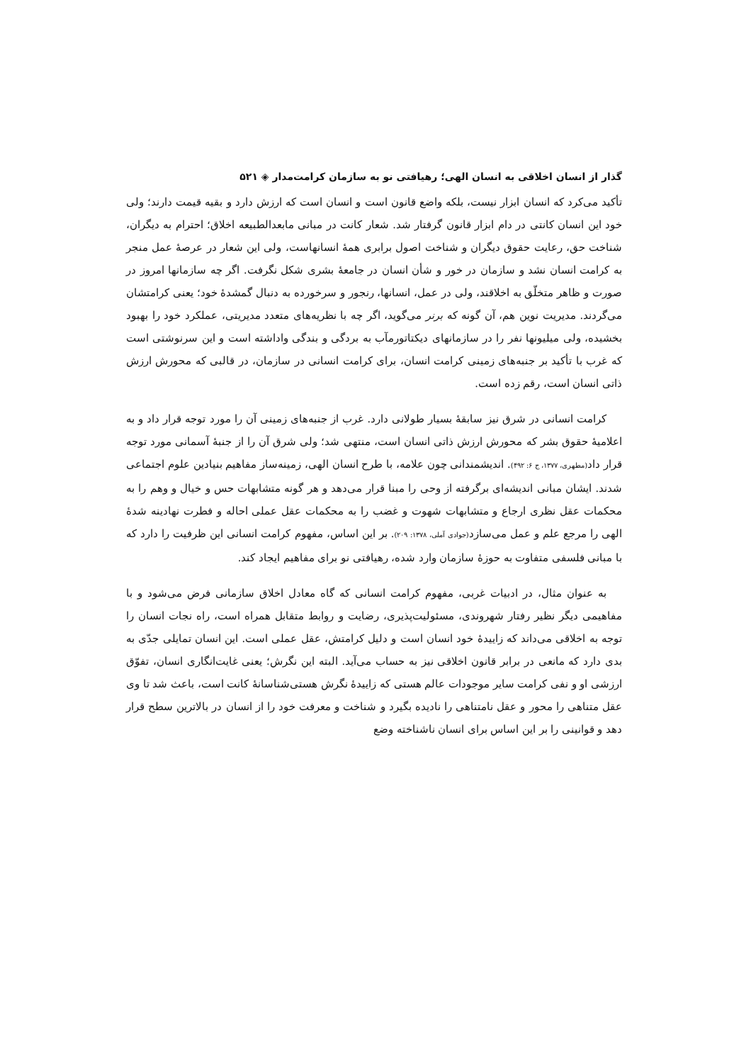گذار از انسان اخلاقی به انسان الهی؛ رهیافتی نو به سازمان کرامت‌مدار ◈ ۵۲۱
تأکید می‌کرد که انسان ابزار نیست، بلکه واضع قانون است و انسان است که ارزش دارد و بقیه قیمت دارند؛ ولی خود این انسان کانتی در دام ابزار قانون گرفتار شد. شعار کانت در مبانی مابعدالطبیعه اخلاق؛ احترام به دیگران، شناخت حق، رعایت حقوق دیگران و شناخت اصول برابری همهٔ انسانهاست، ولی این شعار در عرصهٔ عمل منجر به کرامت انسان نشد و سازمان در خور و شأن انسان در جامعهٔ بشری شکل نگرفت. اگر چه سازمانها امروز در صورت و ظاهر متخلّق به اخلاقند، ولی در عمل، انسانها، رنجور و سرخورده به دنبال گمشدهٔ خود؛ یعنی کرامتشان می‌گردند. مدیریت نوین هم، آن گونه که برنر می‌گوید، اگر چه با نظریه‌های متعدد مدیریتی، عملکرد خود را بهبود بخشیده، ولی میلیونها نفر را در سازمانهای دیکتاتورمآب به بردگی و بندگی واداشته است و این سرنوشتی است که غرب با تأکید بر جنبه‌های زمینی کرامت انسان، برای کرامت انسانی در سازمان، در قالبی که محورش ارزش ذاتی انسان است، رقم زده است.
کرامت انسانی در شرق نیز سابقهٔ بسیار طولانی دارد. غرب از جنبه‌های زمینی آن را مورد توجه قرار داد و به اعلامیهٔ حقوق بشر که محورش ارزش ذاتی انسان است، منتهی شد؛ ولی شرق آن را از جنبهٔ آسمانی مورد توجه قرار داد(مطهری، ۱۳۷۷، ج ۶: ۴۹۲). اندیشمندانی چون علامه، با طرح انسان الهی، زمینه‌ساز مفاهیم بنیادین علوم اجتماعی شدند. ایشان مبانی اندیشه‌ای برگرفته از وحی را مبنا قرار می‌دهد و هر گونه متشابهات حس و خیال و وهم را به محکمات عقل نظری ارجاع و متشابهات شهوت و غضب را به محکمات عقل عملی احاله و فطرت نهادینه شدهٔ الهی را مرجع علم و عمل می‌سازد(جوادی آملی، ۱۳۷۸: ۲۰۹). بر این اساس، مفهوم کرامت انسانی این ظرفیت را دارد که با مبانی فلسفی متفاوت به حوزهٔ سازمان وارد شده، رهیافتی نو برای مفاهیم ایجاد کند.
به عنوان مثال، در ادبیات غربی، مفهوم کرامت انسانی که گاه معادل اخلاق سازمانی فرض می‌شود و با مفاهیمی دیگر نظیر رفتار شهروندی، مسئولیت‌پذیری، رضایت و روابط متقابل همراه است، راه نجات انسان را توجه به اخلاقی می‌داند که زاییدهٔ خود انسان است و دلیل کرامتش، عقل عملی است. این انسان تمایلی جدّی به بدی دارد که مانعی در برابر قانون اخلاقی نیز به حساب می‌آید. البته این نگرش؛ یعنی غایت‌انگاری انسان، تفوّق ارزشی او و نفی کرامت سایر موجودات عالم هستی که زاییدهٔ نگرش هستی‌شناسانهٔ کانت است، باعث شد تا وی عقل متناهی را محور و عقل نامتناهی را نادیده بگیرد و شناخت و معرفت خود را از انسان در بالاترین سطح قرار دهد و قوانینی را بر این اساس برای انسان ناشناخته وضع